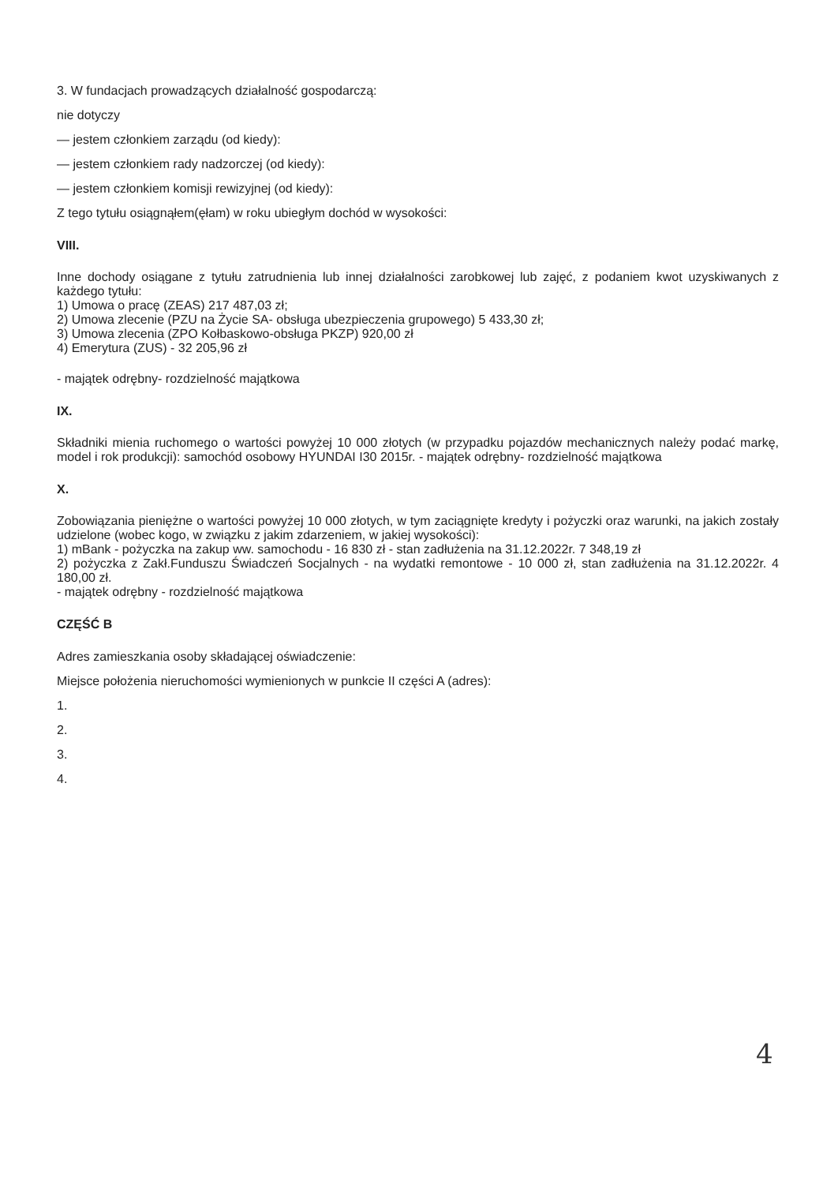3. W fundacjach prowadzących działalność gospodarczą:
nie dotyczy
— jestem członkiem zarządu (od kiedy):
— jestem członkiem rady nadzorczej (od kiedy):
— jestem członkiem komisji rewizyjnej (od kiedy):
Z tego tytułu osiągnąłem(ęłam) w roku ubiegłym dochód w wysokości:
VIII.
Inne dochody osiągane z tytułu zatrudnienia lub innej działalności zarobkowej lub zajęć, z podaniem kwot uzyskiwanych z każdego tytułu:
1) Umowa o pracę (ZEAS) 217 487,03 zł;
2) Umowa zlecenie (PZU na Życie SA- obsługa ubezpieczenia grupowego) 5 433,30 zł;
3) Umowa zlecenia (ZPO Kołbaskowo-obsługa PKZP) 920,00 zł
4) Emerytura (ZUS) - 32 205,96 zł
- majątek odrębny- rozdzielność majątkowa
IX.
Składniki mienia ruchomego o wartości powyżej 10 000 złotych (w przypadku pojazdów mechanicznych należy podać markę, model i rok produkcji): samochód osobowy HYUNDAI I30 2015r. - majątek odrębny- rozdzielność majątkowa
X.
Zobowiązania pieniężne o wartości powyżej 10 000 złotych, w tym zaciągnięte kredyty i pożyczki oraz warunki, na jakich zostały udzielone (wobec kogo, w związku z jakim zdarzeniem, w jakiej wysokości):
1) mBank - pożyczka na zakup ww. samochodu - 16 830 zł - stan zadłużenia na 31.12.2022r. 7 348,19 zł
2) pożyczka z Zakł.Funduszu Świadczeń Socjalnych - na wydatki remontowe - 10 000 zł, stan zadłużenia na 31.12.2022r. 4 180,00 zł.
- majątek odrębny - rozdzielność majątkowa
CZĘŚĆ B
Adres zamieszkania osoby składającej oświadczenie:
Miejsce położenia nieruchomości wymienionych w punkcie II części A (adres):
1.
2.
3.
4.
4